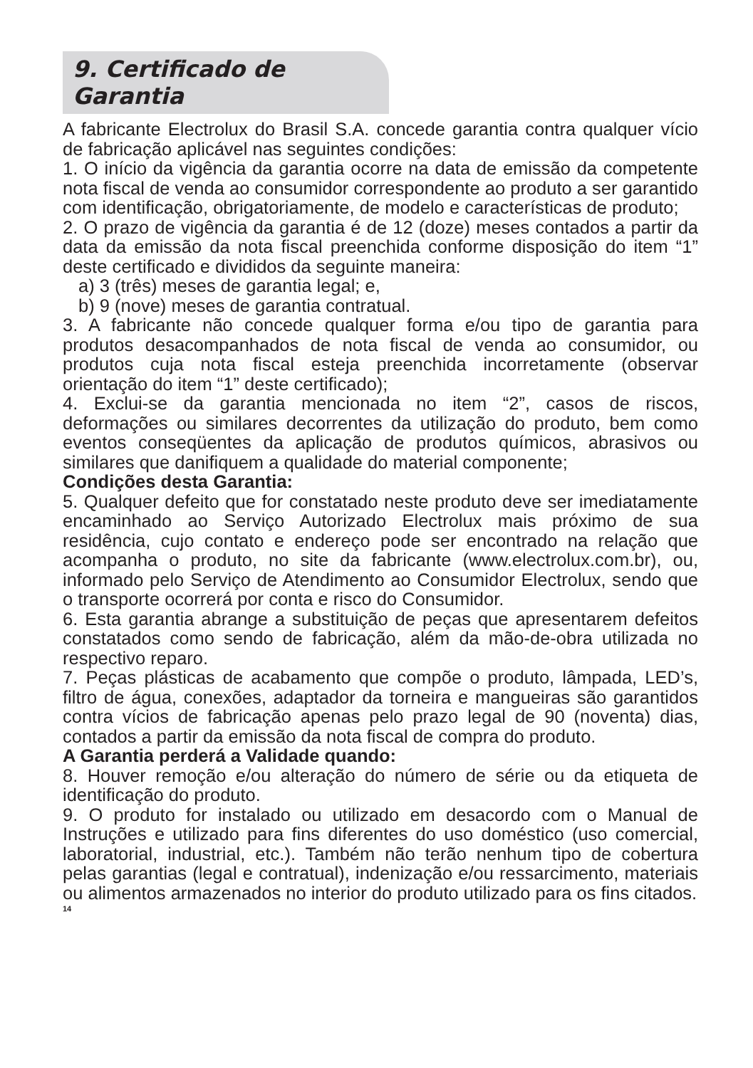9. Certificado de Garantia
A fabricante Electrolux do Brasil S.A. concede garantia contra qualquer vício de fabricação aplicável nas seguintes condições:
1. O início da vigência da garantia ocorre na data de emissão da competente nota fiscal de venda ao consumidor correspondente ao produto a ser garantido com identificação, obrigatoriamente, de modelo e características de produto;
2. O prazo de vigência da garantia é de 12 (doze) meses contados a partir da data da emissão da nota fiscal preenchida conforme disposição do item “1” deste certificado e divididos da seguinte maneira:
a) 3 (três) meses de garantia legal; e,
b) 9 (nove) meses de garantia contratual.
3. A fabricante não concede qualquer forma e/ou tipo de garantia para produtos desacompanhados de nota fiscal de venda ao consumidor, ou produtos cuja nota fiscal esteja preenchida incorretamente (observar orientação do item “1” deste certificado);
4. Exclui-se da garantia mencionada no item “2”, casos de riscos, deformações ou similares decorrentes da utilização do produto, bem como eventos conseqüentes da aplicação de produtos químicos, abrasivos ou similares que danifiquem a qualidade do material componente;
Condições desta Garantia:
5. Qualquer defeito que for constatado neste produto deve ser imediatamente encaminhado ao Serviço Autorizado Electrolux mais próximo de sua residência, cujo contato e endereço pode ser encontrado na relação que acompanha o produto, no site da fabricante (www.electrolux.com.br), ou, informado pelo Serviço de Atendimento ao Consumidor Electrolux, sendo que o transporte ocorrerá por conta e risco do Consumidor.
6. Esta garantia abrange a substituição de peças que apresentarem defeitos constatados como sendo de fabricação, além da mão-de-obra utilizada no respectivo reparo.
7. Peças plásticas de acabamento que compõe o produto, lâmpada, LED’s, filtro de água, conexões, adaptador da torneira e mangueiras são garantidos contra vícios de fabricação apenas pelo prazo legal de 90 (noventa) dias, contados a partir da emissão da nota fiscal de compra do produto.
A Garantia perderá a Validade quando:
8. Houver remoção e/ou alteração do número de série ou da etiqueta de identificação do produto.
9. O produto for instalado ou utilizado em desacordo com o Manual de Instruções e utilizado para fins diferentes do uso doméstico (uso comercial, laboratorial, industrial, etc.). Também não terão nenhum tipo de cobertura pelas garantias (legal e contratual), indenização e/ou ressarcimento, materiais ou alimentos armazenados no interior do produto utilizado para os fins citados.
14